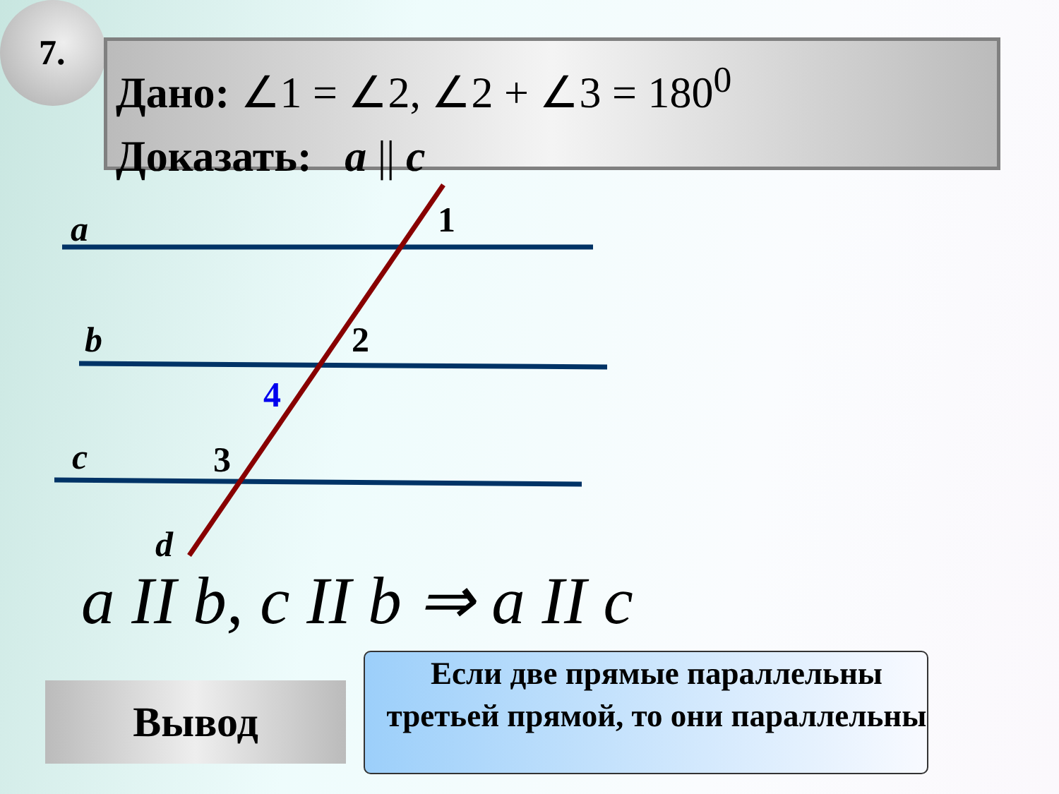7.
Дано: ∠1 = ∠2, ∠2 + ∠3 = 180<sup>0</sup>
Доказать: a || c
a 1
b 2
4
c 3
d
a II b, c II b ⇒ a II c
Вывод
Если две прямые параллельны третьей прямой, то они параллельны